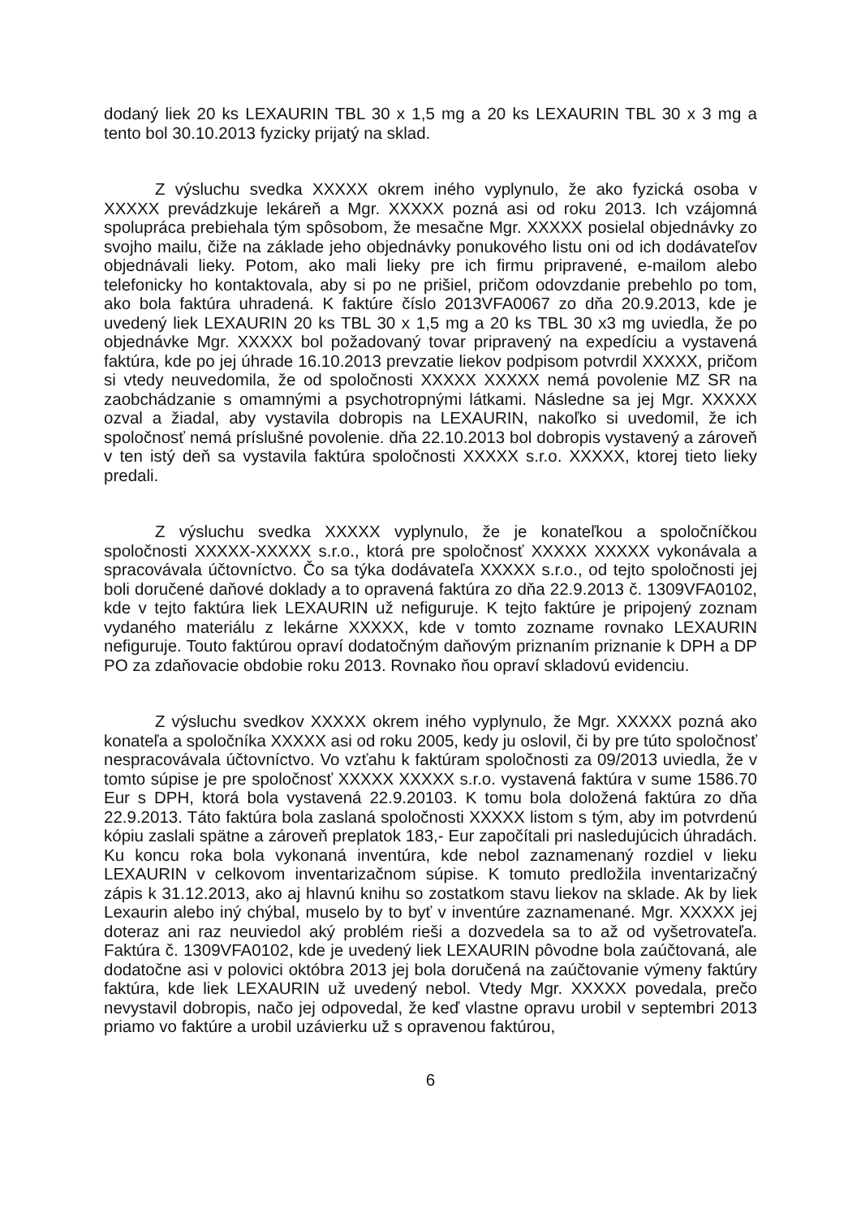dodaný liek 20 ks LEXAURIN TBL 30 x 1,5 mg a 20 ks LEXAURIN TBL 30 x 3 mg a tento bol 30.10.2013 fyzicky prijatý na sklad.
Z výsluchu svedka XXXXX okrem iného vyplynulo, že ako fyzická osoba v XXXXX prevádzkuje lekáreň a Mgr. XXXXX pozná asi od roku 2013. Ich vzájomná spolupráca prebiehala tým spôsobom, že mesačne Mgr. XXXXX posielal objednávky zo svojho mailu, čiže na základe jeho objednávky ponukového listu oni od ich dodávateľov objednávali lieky. Potom, ako mali lieky pre ich firmu pripravené, e-mailom alebo telefonicky ho kontaktovala, aby si po ne prišiel, pričom odovzdanie prebehlo po tom, ako bola faktúra uhradená. K faktúre číslo 2013VFA0067 zo dňa 20.9.2013, kde je uvedený liek LEXAURIN 20 ks TBL 30 x 1,5 mg a 20 ks TBL 30 x3 mg uviedla, že po objednávke Mgr. XXXXX bol požadovaný tovar pripravený na expedíciu a vystavená faktúra, kde po jej úhrade 16.10.2013 prevzatie liekov podpisom potvrdil XXXXX, pričom si vtedy neuvedomila, že od spoločnosti XXXXX XXXXX nemá povolenie MZ SR na zaobchádzanie s omamnými a psychotropnými látkami. Následne sa jej Mgr. XXXXX ozval a žiadal, aby vystavila dobropis na LEXAURIN, nakoľko si uvedomil, že ich spoločnosť nemá príslušné povolenie. dňa 22.10.2013 bol dobropis vystavený a zároveň v ten istý deň sa vystavila faktúra spoločnosti XXXXX s.r.o. XXXXX, ktorej tieto lieky predali.
Z výsluchu svedka XXXXX vyplynulo, že je konateľkou a spoločníčkou spoločnosti XXXXX-XXXXX s.r.o., ktorá pre spoločnosť XXXXX XXXXX vykonávala a spracovávala účtovníctvo. Čo sa týka dodávateľa XXXXX s.r.o., od tejto spoločnosti jej boli doručené daňové doklady a to opravená faktúra zo dňa 22.9.2013 č. 1309VFA0102, kde v tejto faktúra liek LEXAURIN už nefiguruje. K tejto faktúre je pripojený zoznam vydaného materiálu z lekárne XXXXX, kde v tomto zozname rovnako LEXAURIN nefiguruje. Touto faktúrou opraví dodatočným daňovým priznaním priznanie k DPH a DP PO za zdaňovacie obdobie roku 2013. Rovnako ňou opraví skladovú evidenciu.
Z výsluchu svedkov XXXXX okrem iného vyplynulo, že Mgr. XXXXX pozná ako konateľa a spoločníka XXXXX asi od roku 2005, kedy ju oslovil, či by pre túto spoločnosť nespracovávala účtovníctvo. Vo vzťahu k faktúram spoločnosti za 09/2013 uviedla, že v tomto súpise je pre spoločnosť XXXXX XXXXX s.r.o. vystavená faktúra v sume 1586.70 Eur s DPH, ktorá bola vystavená 22.9.20103. K tomu bola doložená faktúra zo dňa 22.9.2013. Táto faktúra bola zaslaná spoločnosti XXXXX listom s tým, aby im potvrdenú kópiu zaslali spätne a zároveň preplatok 183,- Eur započítali pri nasledujúcich úhradách. Ku koncu roka bola vykonaná inventúra, kde nebol zaznamenaný rozdiel v lieku LEXAURIN v celkovom inventarizačnom súpise. K tomuto predložila inventarizačný zápis k 31.12.2013, ako aj hlavnú knihu so zostatkom stavu liekov na sklade. Ak by liek Lexaurin alebo iný chýbal, muselo by to byť v inventúre zaznamenané. Mgr. XXXXX jej doteraz ani raz neuviedol aký problém rieši a dozvedela sa to až od vyšetrovateľa. Faktúra č. 1309VFA0102, kde je uvedený liek LEXAURIN pôvodne bola zaúčtovaná, ale dodatočne asi v polovici októbra 2013 jej bola doručená na zaúčtovanie výmeny faktúry faktúra, kde liek LEXAURIN už uvedený nebol. Vtedy Mgr. XXXXX povedala, prečo nevystavil dobropis, načo jej odpovedal, že keď vlastne opravu urobil v septembri 2013 priamo vo faktúre a urobil uzávierku už s opravenou faktúrou,
6